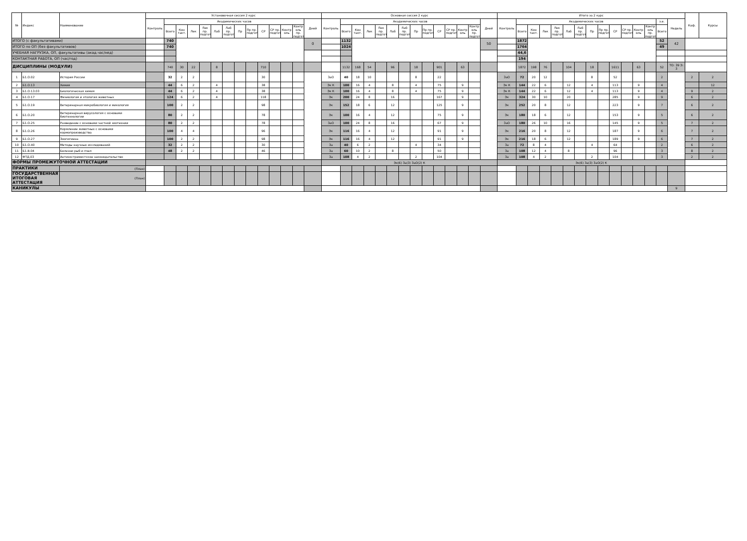| № | Индекс | Наименование | Установочная сессия 2 курс | | | | | | | | | | | | | | Основная сессия 2 курс | | | | | | | | | | | | | | Итого за 2 курс | | | | | | | | | | | | | | | Каф. | Курсы |
| --- | --- | --- | --- | --- | --- | --- | --- | --- | --- | --- | --- | --- | --- | --- | --- | --- | --- | --- | --- | --- | --- | --- | --- | --- | --- | --- | --- | --- | --- | --- | --- | --- | --- | --- | --- | --- | --- | --- | --- | --- | --- | --- | --- | --- | --- | --- | --- |
| | | | Контроль | Академических часов | | | | | | | | | | | | Дней | Контроль | Академических часов | | | | | | | | | | | | Дней | Контроль | Академических часов | | | | | | | | | | | | з.е. | Недель | | |
| | | | | Всего | Кон такт. | Лек | Лек пр. подгот | Лаб | Лаб пр. подгот | Пр | Пр пр. подгот | СР | СР пр. подгот | Контр оль | Контр оль пр. подгот | | | Всего | Кон такт. | Лек | Лек пр. подгот | Лаб | Лаб пр. подгот | Пр | Пр пр. подгот | СР | СР пр. подгот | Контр оль | Контр оль пр. подгот | | | Всего | Кон такт. | Лек | Лек пр. подгот | Лаб | Лаб пр. подгот | Пр | Пр пр. подгот | СР | СР пр. подгот | Контр оль | Контр оль пр. подгот | Всего | | | |
| ИТОГО (с факультативами) | | | | 740 | | | | | | | | | | | | 0 | | 1132 | | | | | | | | | | | | 50 | | 1872 | | | | | | | | | | | | 52 | 42 | | |
| ИТОГО по ОП (без факультативов) | | | | 740 | | | | | | | | | | | | | | 1024 | | | | | | | | | | | | | | 1764 | | | | | | | | | | | | 49 | | | |
| УЧЕБНАЯ НАГРУЗКА, ОП, факультативы (акад.час/нед) | | | | | | | | | | | | | | | | | | | | | | | | | | | | | | | | 44,6 | | | | | | | | | | | | | | | |
| КОНТАКТНАЯ РАБОТА, ОП (час/год) | | | | | | | | | | | | | | | | | | | | | | | | | | | | | | | | 194 | | | | | | | | | | | | | | | |
| ДИСЦИПЛИНЫ (МОДУЛИ) | | | | 740 | 30 | 22 | | 8 | | | | 710 | | | | | | 1132 | 168 | 54 | | 96 | | 18 | | 901 | | 63 | | | | 1872 | 198 | 76 | | 104 | | 18 | | 1611 | | 63 | | 52 | ТО: 39 Э: 3 | | |
| 1 | Б1.О.02 | История России | | 32 | 2 | 2 | | | | | | 30 | | | | | ЗаО | 40 | 18 | 10 | | | | 8 | | 22 | | | | | ЗаО | 72 | 20 | 12 | | | | 8 | | 52 | | | | 2 | | 2 | 2 |
| 2 | Б1.О.13 | Химия | | 44 | 6 | 2 | | 4 | | | | 38 | | | | | Эк К | 100 | 16 | 4 | | 8 | | 4 | | 75 | | 9 | | | Эк К | 144 | 22 | 6 | | 12 | | 4 | | 113 | | 9 | | 4 | | | 12 |
| 3 | Б1.О.13.03 | Биологическая химия | | 44 | 6 | 2 | | 4 | | | | 38 | | | | | Эк К | 100 | 16 | 4 | | 8 | | 4 | | 75 | | 9 | | | Эк К | 144 | 22 | 6 | | 12 | | 4 | | 113 | | 9 | | 4 | | 9 | 2 |
| 4 | Б1.О.17 | Физиология и этология животных | | 124 | 6 | 2 | | 4 | | | | 118 | | | | | Эк | 200 | 24 | 8 | | 16 | | | | 167 | | 9 | | | Эк | 324 | 30 | 10 | | 20 | | | | 285 | | 9 | | 9 | | 6 | 2 |
| 5 | Б1.О.19 | Ветеринарная микробиология и микология | | 100 | 2 | 2 | | | | | | 98 | | | | | Эк | 152 | 18 | 6 | | 12 | | | | 125 | | 9 | | | Эк | 252 | 20 | 8 | | 12 | | | | 223 | | 9 | | 7 | | 6 | 2 |
| 6 | Б1.О.20 | Ветеринарная вирусология с основами биотехнологии | | 80 | 2 | 2 | | | | | | 78 | | | | | Эк | 100 | 16 | 4 | | 12 | | | | 75 | | 9 | | | Эк | 180 | 18 | 6 | | 12 | | | | 153 | | 9 | | 5 | | 6 | 2 |
| 7 | Б1.О.25 | Разведение с основами частной зоотехнии | | 80 | 2 | 2 | | | | | | 78 | | | | | ЗаО | 100 | 24 | 8 | | 16 | | | | 67 | | 9 | | | ЗаО | 180 | 26 | 10 | | 16 | | | | 145 | | 9 | | 5 | | 7 | 2 |
| 8 | Б1.О.26 | Кормление животных с основами кормопроизводства | | 100 | 4 | 4 | | | | | | 96 | | | | | Эк | 116 | 16 | 4 | | 12 | | | | 91 | | 9 | | | Эк | 216 | 20 | 8 | | 12 | | | | 187 | | 9 | | 6 | | 7 | 2 |
| 9 | Б1.О.27 | Зоогигиена | | 100 | 2 | 2 | | | | | | 98 | | | | | Эк | 116 | 16 | 4 | | 12 | | | | 91 | | 9 | | | Эк | 216 | 18 | 6 | | 12 | | | | 189 | | 9 | | 6 | | 7 | 2 |
| 10 | Б1.О.40 | Методы научных исследований | | 32 | 2 | 2 | | | | | | 30 | | | | | За | 40 | 6 | 2 | | | | 4 | | 34 | | | | | За | 72 | 8 | 4 | | | | 4 | | 64 | | | | 2 | | 6 | 2 |
| 11 | Б1.В.04 | Болезни рыб и пчел | | 48 | 2 | 2 | | | | | | 46 | | | | | За | 60 | 10 | 2 | | 8 | | | | 50 | | | | | За | 108 | 12 | 4 | | 8 | | | | 96 | | | | 3 | | 8 | 2 |
| 12 | ФТД.03 | Антиэкстремистское законодательство | | | | | | | | | | | | | | | За | 108 | 4 | 2 | | | | 2 | | 104 | | | | | За | 108 | 4 | 2 | | | | 2 | | 104 | | | | 3 | | 2 | 2 |
| ФОРМЫ ПРОМЕЖУТОЧНОЙ АТТЕСТАЦИИ | | | | | | | | | | | | | | | | | Эк(6) За(3) ЗаО(2) К | | | | | | | | | | | | | | Эк(6) За(3) ЗаО(2) К | | | | | | | | | | | | | | | | |
| ПРАКТИКИ | | (План) | | | | | | | | | | | | | | | | | | | | | | | | | | | | | | | | | | | | | | | | | | | | | |
| ГОСУДАРСТВЕННАЯ ИТОГОВАЯ АТТЕСТАЦИЯ | | (План) | | | | | | | | | | | | | | | | | | | | | | | | | | | | | | | | | | | | | | | | | | | | | |
| КАНИКУЛЫ | | | | | | | | | | | | | | | | | | | | | | | | | | | | | | | | | | | | | | | | | | | | | 9 | | |